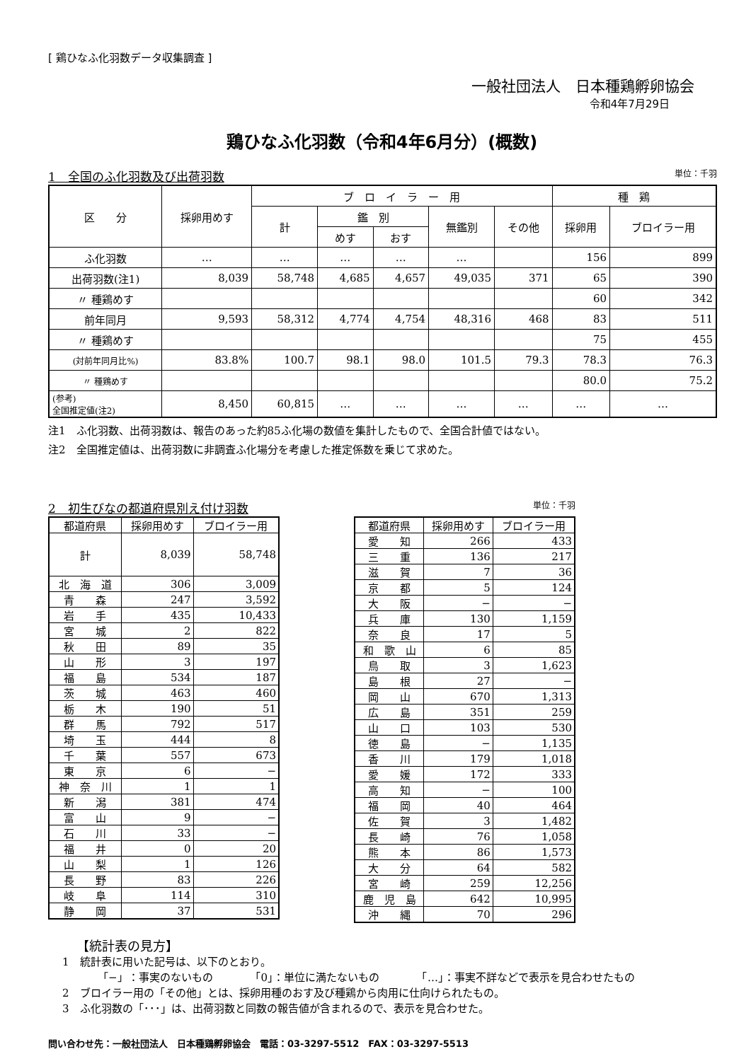[ 鶏ひなふ化羽数データ収集調査 ]
一般社団法人　日本種鶏孵卵協会
令和4年7月29日
鶏ひなふ化羽数（令和4年6月分）(概数)
1　全国のふ化羽数及び出荷羽数 単位：千羽
| 区 分 | 採卵用めす | ブ ロ イ ラ ー 用 | | | | | 種 鶏 | |
| --- | --- | --- | --- | --- | --- | --- | --- | --- |
| | | 計 | 鑑 別 | | 無鑑別 | その他 | 採卵用 | ブロイラー用 |
| | | | めす | おす | | | | |
| ふ化羽数 | … | … | … | … | … | | 156 | 899 |
| 出荷羽数(注1) | 8,039 | 58,748 | 4,685 | 4,657 | 49,035 | 371 | 65 | 390 |
| 〃 種鶏めす | | | | | | | 60 | 342 |
| 前年同月 | 9,593 | 58,312 | 4,774 | 4,754 | 48,316 | 468 | 83 | 511 |
| 〃 種鶏めす | | | | | | | 75 | 455 |
| (対前年同月比%) | 83.8% | 100.7 | 98.1 | 98.0 | 101.5 | 79.3 | 78.3 | 76.3 |
| 〃 種鶏めす | | | | | | | 80.0 | 75.2 |
| (参考) 全国推定値(注2) | 8,450 | 60,815 | … | … | … | … | … | … |
注1　ふ化羽数、出荷羽数は、報告のあった約85ふ化場の数値を集計したもので、全国合計値ではない。
注2　全国推定値は、出荷羽数に非調査ふ化場分を考慮した推定係数を乗じて求めた。
2　初生びなの都道府県別え付け羽数 単位：千羽
| 都道府県 | 採卵用めす | ブロイラー用 |
| --- | --- | --- |
| 計 | 8,039 | 58,748 |
| 北 海 道 | 306 | 3,009 |
| 青 森 | 247 | 3,592 |
| 岩 手 | 435 | 10,433 |
| 宮 城 | 2 | 822 |
| 秋 田 | 89 | 35 |
| 山 形 | 3 | 197 |
| 福 島 | 534 | 187 |
| 茨 城 | 463 | 460 |
| 栃 木 | 190 | 51 |
| 群 馬 | 792 | 517 |
| 埼 玉 | 444 | 8 |
| 千 葉 | 557 | 673 |
| 東 京 | 6 | − |
| 神 奈 川 | 1 | 1 |
| 新 潟 | 381 | 474 |
| 富 山 | 9 | − |
| 石 川 | 33 | − |
| 福 井 | 0 | 20 |
| 山 梨 | 1 | 126 |
| 長 野 | 83 | 226 |
| 岐 阜 | 114 | 310 |
| 静 岡 | 37 | 531 |
| 都道府県 | 採卵用めす | ブロイラー用 |
| --- | --- | --- |
| 愛 知 | 266 | 433 |
| 三 重 | 136 | 217 |
| 滋 賀 | 7 | 36 |
| 京 都 | 5 | 124 |
| 大 阪 | − | − |
| 兵 庫 | 130 | 1,159 |
| 奈 良 | 17 | 5 |
| 和 歌 山 | 6 | 85 |
| 鳥 取 | 3 | 1,623 |
| 島 根 | 27 | − |
| 岡 山 | 670 | 1,313 |
| 広 島 | 351 | 259 |
| 山 口 | 103 | 530 |
| 徳 島 | − | 1,135 |
| 香 川 | 179 | 1,018 |
| 愛 媛 | 172 | 333 |
| 高 知 | − | 100 |
| 福 岡 | 40 | 464 |
| 佐 賀 | 3 | 1,482 |
| 長 崎 | 76 | 1,058 |
| 熊 本 | 86 | 1,573 |
| 大 分 | 64 | 582 |
| 宮 崎 | 259 | 12,256 |
| 鹿 児 島 | 642 | 10,995 |
| 沖 縄 | 70 | 296 |
【統計表の見方】
1　統計表に用いた記号は、以下のとおり。
「−」：事実のないもの　　　　「0」：単位に満たないもの　　　　「…」：事実不詳などで表示を見合わせたもの
2　ブロイラー用の「その他」とは、採卵用種のおす及び種鶏から肉用に仕向けられたもの。
3　ふ化羽数の「･･･」は、出荷羽数と同数の報告値が含まれるので、表示を見合わせた。
問い合わせ先：一般社団法人　日本種鶏孵卵協会　電話：03-3297-5512　FAX：03-3297-5513